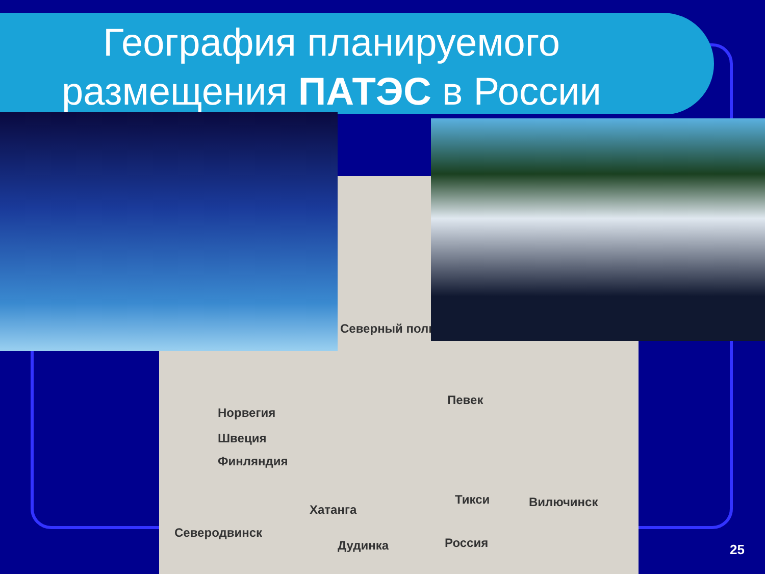География планируемого размещения ПАТЭС в России
Северный полюс
Певек
Норвегия
Швеция
Финляндия
Тикси Вилючинск
Хатанга
Северодвинск
Дудинка Россия
25